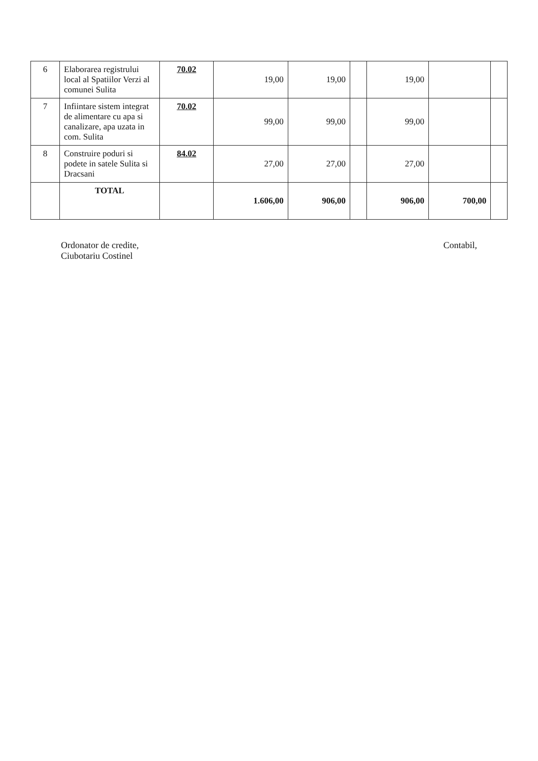| 6 | Elaborarea registrului local al Spatiilor Verzi al comunei Sulita | 70.02 | 19,00 | 19,00 | | 19,00 | | |
| 7 | Infiintare sistem integrat de alimentare cu apa si canalizare, apa uzata in com. Sulita | 70.02 | 99,00 | 99,00 | | 99,00 | | |
| 8 | Construire poduri si podete in satele Sulita si Dracsani | 84.02 | 27,00 | 27,00 | | 27,00 | | |
| | TOTAL | | 1.606,00 | 906,00 | | 906,00 | 700,00 | |
Ordonator de credite,
Ciubotariu Costinel
Contabil,